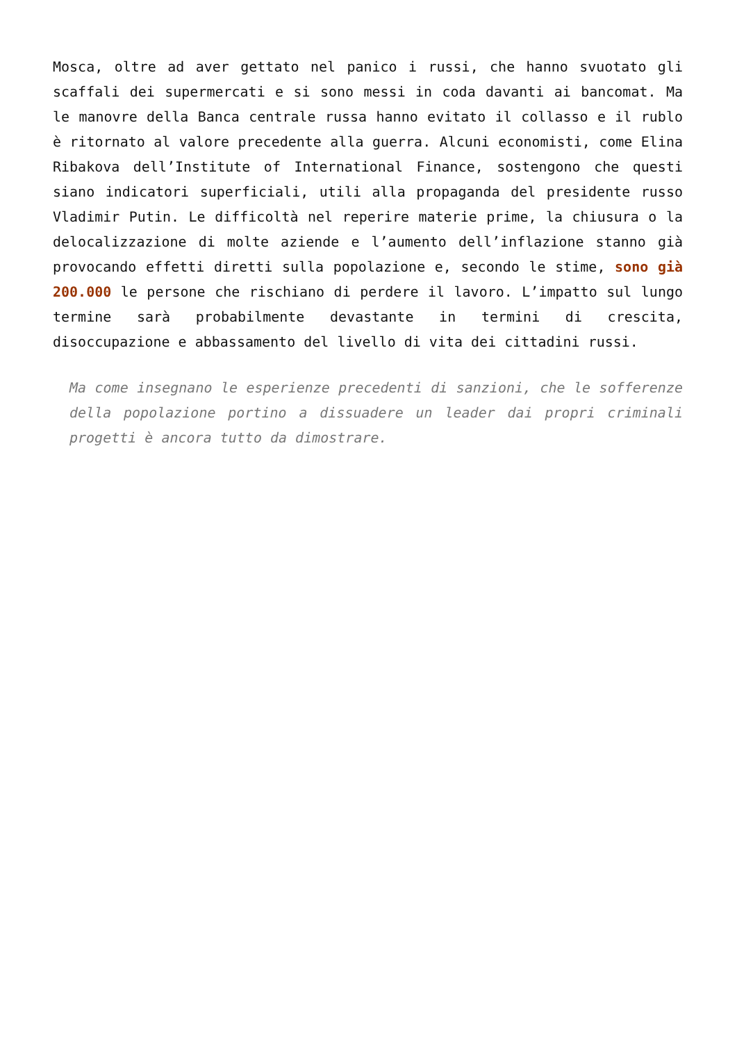Mosca, oltre ad aver gettato nel panico i russi, che hanno svuotato gli scaffali dei supermercati e si sono messi in coda davanti ai bancomat. Ma le manovre della Banca centrale russa hanno evitato il collasso e il rublo è ritornato al valore precedente alla guerra. Alcuni economisti, come Elina Ribakova dell’Institute of International Finance, sostengono che questi siano indicatori superficiali, utili alla propaganda del presidente russo Vladimir Putin. Le difficoltà nel reperire materie prime, la chiusura o la delocalizzazione di molte aziende e l’aumento dell’inflazione stanno già provocando effetti diretti sulla popolazione e, secondo le stime, sono già 200.000 le persone che rischiano di perdere il lavoro. L’impatto sul lungo termine sarà probabilmente devastante in termini di crescita, disoccupazione e abbassamento del livello di vita dei cittadini russi.
Ma come insegnano le esperienze precedenti di sanzioni, che le sofferenze della popolazione portino a dissuadere un leader dai propri criminali progetti è ancora tutto da dimostrare.